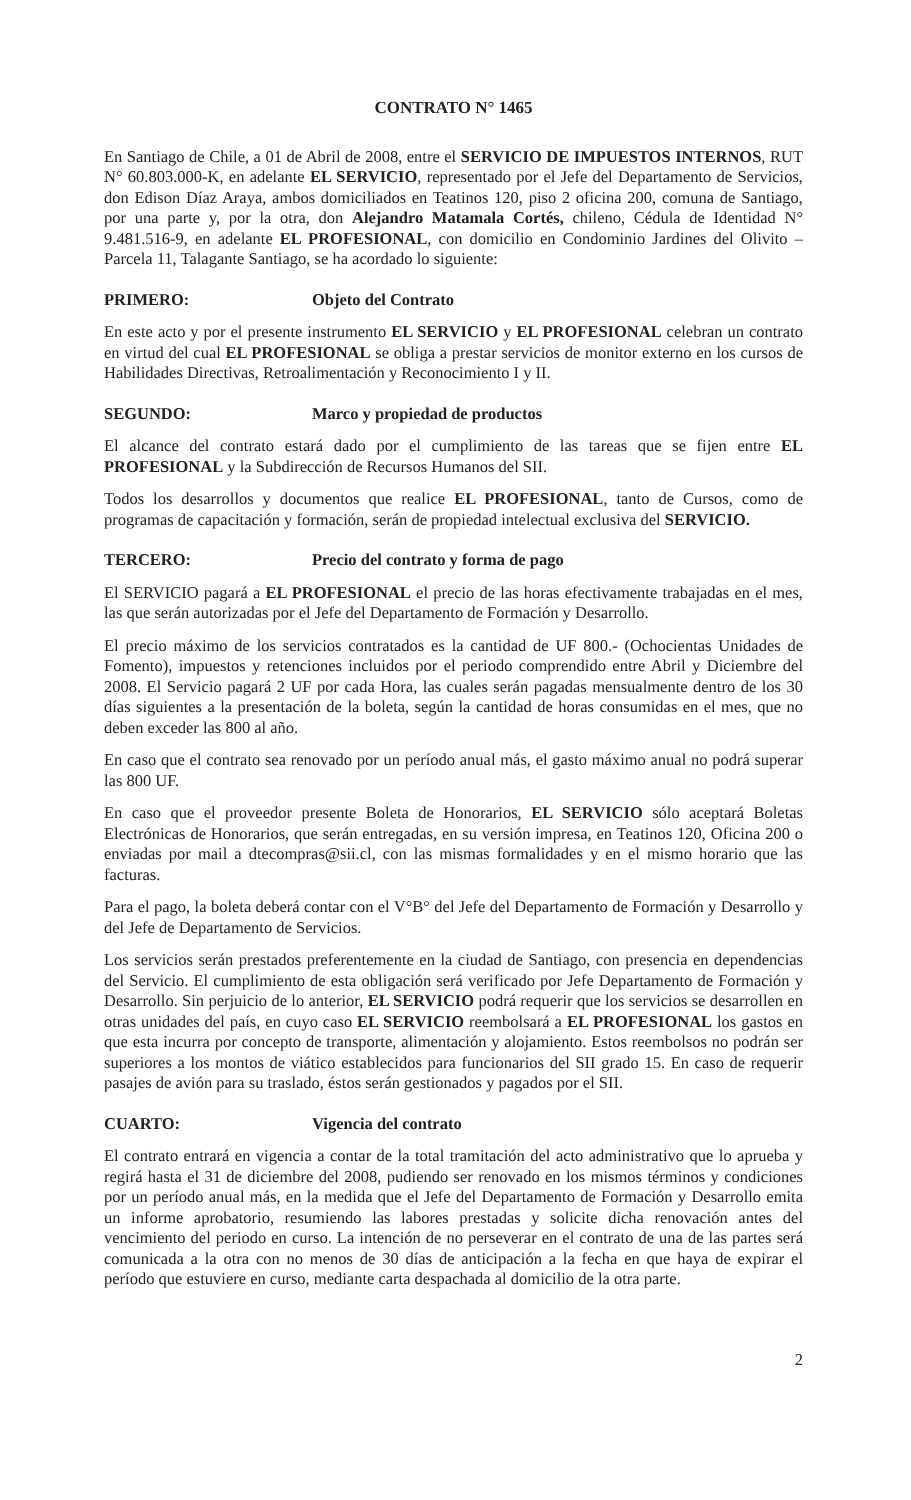CONTRATO N° 1465
En Santiago de Chile, a 01 de Abril de 2008, entre el SERVICIO DE IMPUESTOS INTERNOS, RUT N° 60.803.000-K, en adelante EL SERVICIO, representado por el Jefe del Departamento de Servicios, don Edison Díaz Araya, ambos domiciliados en Teatinos 120, piso 2 oficina 200, comuna de Santiago, por una parte y, por la otra, don Alejandro Matamala Cortés, chileno, Cédula de Identidad N° 9.481.516-9, en adelante EL PROFESIONAL, con domicilio en Condominio Jardines del Olivito – Parcela 11, Talagante Santiago, se ha acordado lo siguiente:
PRIMERO: Objeto del Contrato
En este acto y por el presente instrumento EL SERVICIO y EL PROFESIONAL celebran un contrato en virtud del cual EL PROFESIONAL se obliga a prestar servicios de monitor externo en los cursos de Habilidades Directivas, Retroalimentación y Reconocimiento I y II.
SEGUNDO: Marco y propiedad de productos
El alcance del contrato estará dado por el cumplimiento de las tareas que se fijen entre EL PROFESIONAL y la Subdirección de Recursos Humanos del SII.
Todos los desarrollos y documentos que realice EL PROFESIONAL, tanto de Cursos, como de programas de capacitación y formación, serán de propiedad intelectual exclusiva del SERVICIO.
TERCERO: Precio del contrato y forma de pago
El SERVICIO pagará a EL PROFESIONAL el precio de las horas efectivamente trabajadas en el mes, las que serán autorizadas por el Jefe del Departamento de Formación y Desarrollo.
El precio máximo de los servicios contratados es la cantidad de UF 800.- (Ochocientas Unidades de Fomento), impuestos y retenciones incluidos por el periodo comprendido entre Abril y Diciembre del 2008. El Servicio pagará 2 UF por cada Hora, las cuales serán pagadas mensualmente dentro de los 30 días siguientes a la presentación de la boleta, según la cantidad de horas consumidas en el mes, que no deben exceder las 800 al año.
En caso que el contrato sea renovado por un período anual más, el gasto máximo anual no podrá superar las 800 UF.
En caso que el proveedor presente Boleta de Honorarios, EL SERVICIO sólo aceptará Boletas Electrónicas de Honorarios, que serán entregadas, en su versión impresa, en Teatinos 120, Oficina 200 o enviadas por mail a dtecompras@sii.cl, con las mismas formalidades y en el mismo horario que las facturas.
Para el pago, la boleta deberá contar con el V°B° del Jefe del Departamento de Formación y Desarrollo y del Jefe de Departamento de Servicios.
Los servicios serán prestados preferentemente en la ciudad de Santiago, con presencia en dependencias del Servicio. El cumplimiento de esta obligación será verificado por Jefe Departamento de Formación y Desarrollo. Sin perjuicio de lo anterior, EL SERVICIO podrá requerir que los servicios se desarrollen en otras unidades del país, en cuyo caso EL SERVICIO reembolsará a EL PROFESIONAL los gastos en que esta incurra por concepto de transporte, alimentación y alojamiento. Estos reembolsos no podrán ser superiores a los montos de viático establecidos para funcionarios del SII grado 15. En caso de requerir pasajes de avión para su traslado, éstos serán gestionados y pagados por el SII.
CUARTO: Vigencia del contrato
El contrato entrará en vigencia a contar de la total tramitación del acto administrativo que lo aprueba y regirá hasta el 31 de diciembre del 2008, pudiendo ser renovado en los mismos términos y condiciones por un período anual más, en la medida que el Jefe del Departamento de Formación y Desarrollo emita un informe aprobatorio, resumiendo las labores prestadas y solicite dicha renovación antes del vencimiento del periodo en curso. La intención de no perseverar en el contrato de una de las partes será comunicada a la otra con no menos de 30 días de anticipación a la fecha en que haya de expirar el período que estuviere en curso, mediante carta despachada al domicilio de la otra parte.
2